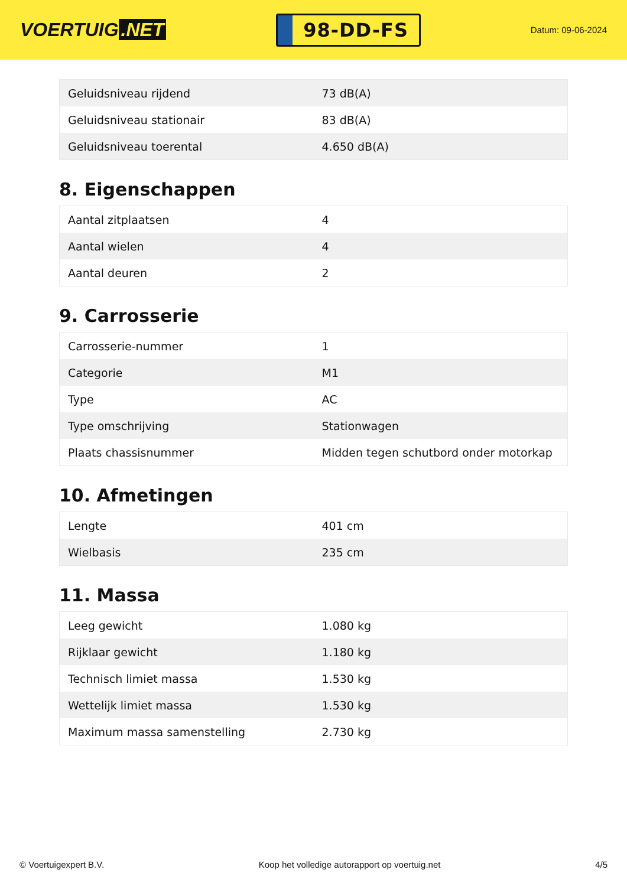VOERTUIG.NET
98-DD-FS
Datum: 09-06-2024
| Geluidsniveau rijdend | 73 dB(A) |
| Geluidsniveau stationair | 83 dB(A) |
| Geluidsniveau toerental | 4.650 dB(A) |
8. Eigenschappen
| Aantal zitplaatsen | 4 |
| Aantal wielen | 4 |
| Aantal deuren | 2 |
9. Carrosserie
| Carrosserie-nummer | 1 |
| Categorie | M1 |
| Type | AC |
| Type omschrijving | Stationwagen |
| Plaats chassisnummer | Midden tegen schutbord onder motorkap |
10. Afmetingen
| Lengte | 401 cm |
| Wielbasis | 235 cm |
11. Massa
| Leeg gewicht | 1.080 kg |
| Rijklaar gewicht | 1.180 kg |
| Technisch limiet massa | 1.530 kg |
| Wettelijk limiet massa | 1.530 kg |
| Maximum massa samenstelling | 2.730 kg |
© Voertuigexpert B.V. Koop het volledige autorapport op voertuig.net 4/5